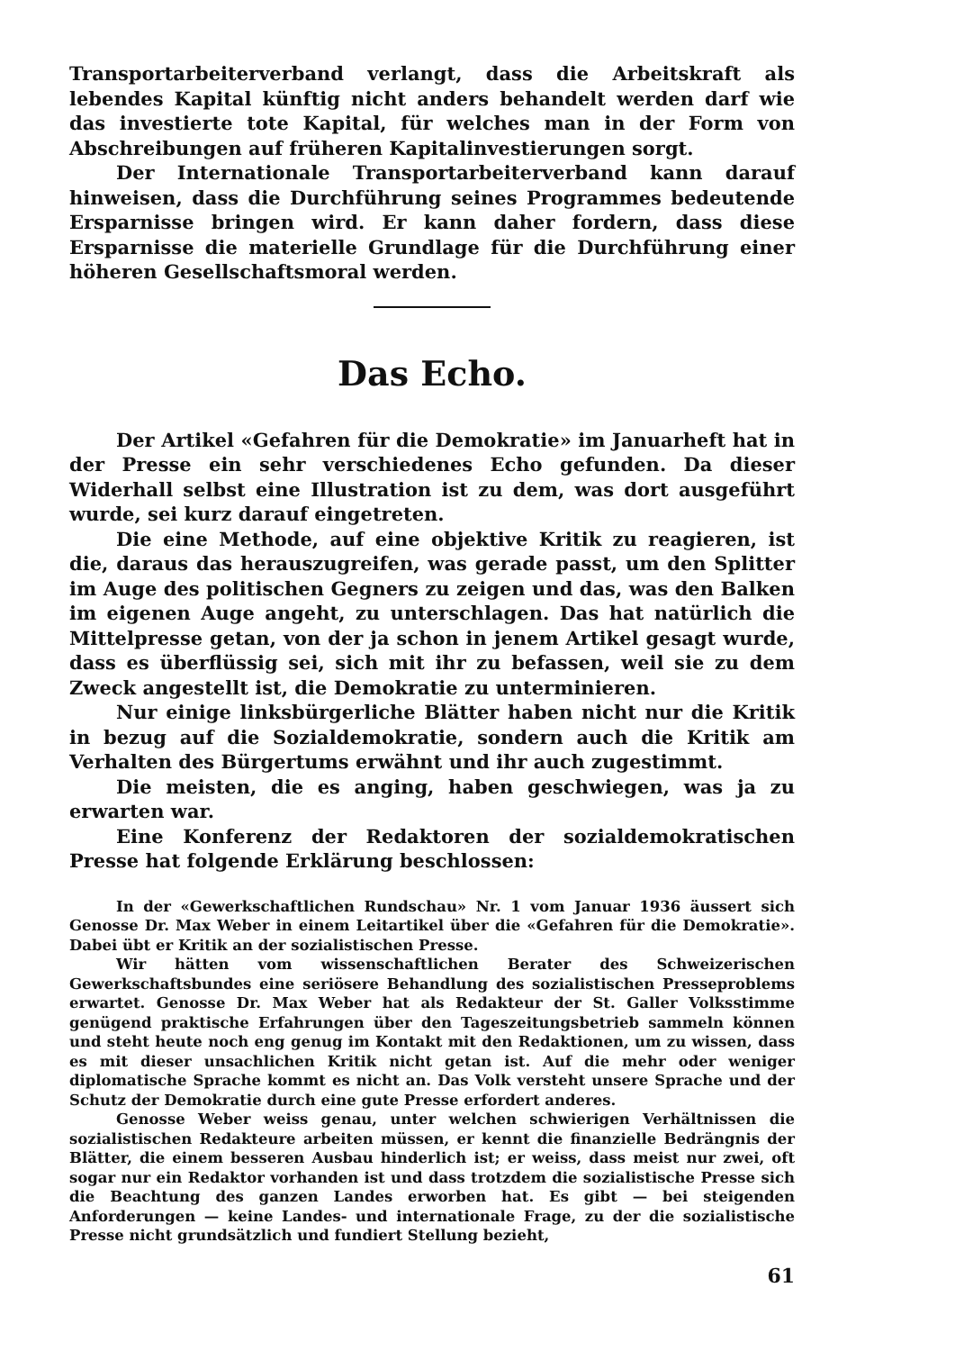Transportarbeiterverband verlangt, dass die Arbeitskraft als lebendes Kapital künftig nicht anders behandelt werden darf wie das investierte tote Kapital, für welches man in der Form von Abschreibungen auf früheren Kapitalinvestierungen sorgt.
Der Internationale Transportarbeiterverband kann darauf hinweisen, dass die Durchführung seines Programmes bedeutende Ersparnisse bringen wird. Er kann daher fordern, dass diese Ersparnisse die materielle Grundlage für die Durchführung einer höheren Gesellschaftsmoral werden.
Das Echo.
Der Artikel «Gefahren für die Demokratie» im Januarheft hat in der Presse ein sehr verschiedenes Echo gefunden. Da dieser Widerhall selbst eine Illustration ist zu dem, was dort ausgeführt wurde, sei kurz darauf eingetreten.
Die eine Methode, auf eine objektive Kritik zu reagieren, ist die, daraus das herauszugreifen, was gerade passt, um den Splitter im Auge des politischen Gegners zu zeigen und das, was den Balken im eigenen Auge angeht, zu unterschlagen. Das hat natürlich die Mittelpresse getan, von der ja schon in jenem Artikel gesagt wurde, dass es überflüssig sei, sich mit ihr zu befassen, weil sie zu dem Zweck angestellt ist, die Demokratie zu unterminieren.
Nur einige linksbürgerliche Blätter haben nicht nur die Kritik in bezug auf die Sozialdemokratie, sondern auch die Kritik am Verhalten des Bürgertums erwähnt und ihr auch zugestimmt.
Die meisten, die es anging, haben geschwiegen, was ja zu erwarten war.
Eine Konferenz der Redaktoren der sozialdemokratischen Presse hat folgende Erklärung beschlossen:
In der «Gewerkschaftlichen Rundschau» Nr. 1 vom Januar 1936 äussert sich Genosse Dr. Max Weber in einem Leitartikel über die «Gefahren für die Demokratie». Dabei übt er Kritik an der sozialistischen Presse.
Wir hätten vom wissenschaftlichen Berater des Schweizerischen Gewerkschaftsbundes eine seriösere Behandlung des sozialistischen Presseproblems erwartet. Genosse Dr. Max Weber hat als Redakteur der St. Galler Volksstimme genügend praktische Erfahrungen über den Tageszeitungsbetrieb sammeln können und steht heute noch eng genug im Kontakt mit den Redaktionen, um zu wissen, dass es mit dieser unsachlichen Kritik nicht getan ist. Auf die mehr oder weniger diplomatische Sprache kommt es nicht an. Das Volk versteht unsere Sprache und der Schutz der Demokratie durch eine gute Presse erfordert anderes.
Genosse Weber weiss genau, unter welchen schwierigen Verhältnissen die sozialistischen Redakteure arbeiten müssen, er kennt die finanzielle Bedrängnis der Blätter, die einem besseren Ausbau hinderlich ist; er weiss, dass meist nur zwei, oft sogar nur ein Redaktor vorhanden ist und dass trotzdem die sozialistische Presse sich die Beachtung des ganzen Landes erworben hat. Es gibt — bei steigenden Anforderungen — keine Landes- und internationale Frage, zu der die sozialistische Presse nicht grundsätzlich und fundiert Stellung bezieht,
61